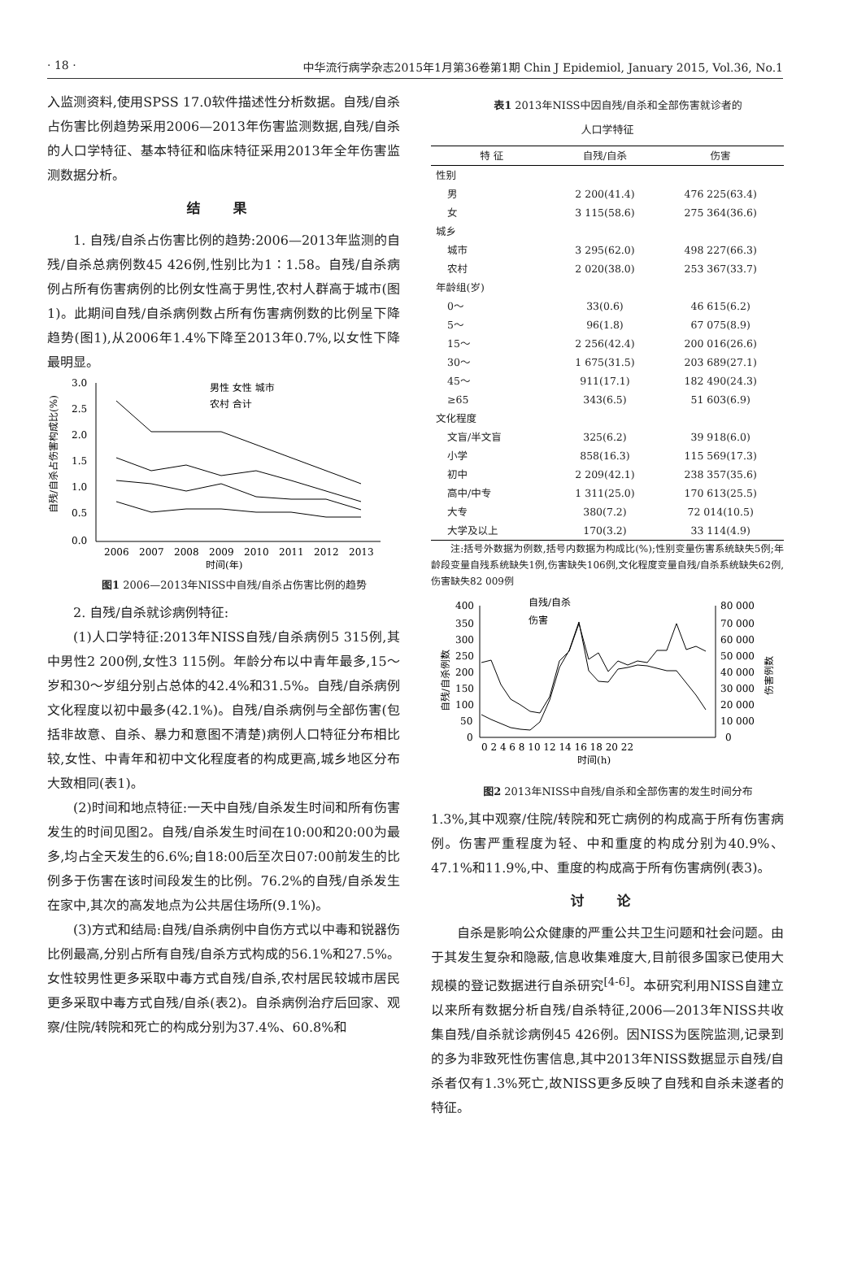· 18 · 中华流行病学杂志2015年1月第36卷第1期 Chin J Epidemiol, January 2015, Vol.36, No.1
入监测资料,使用SPSS 17.0软件描述性分析数据。自残/自杀占伤害比例趋势采用2006—2013年伤害监测数据,自残/自杀的人口学特征、基本特征和临床特征采用2013年全年伤害监测数据分析。
结 果
1. 自残/自杀占伤害比例的趋势:2006—2013年监测的自残/自杀总病例数45 426例,性别比为1∶1.58。自残/自杀病例占所有伤害病例的比例女性高于男性,农村人群高于城市(图1)。此期间自残/自杀病例数占所有伤害病例数的比例呈下降趋势(图1),从2006年1.4%下降至2013年0.7%,以女性下降最明显。
3.0
2.5
2.0
1.5
1.0
0.5
0.0
2006
2007
2008
2009
2010
2011
2012
2013
时间(年)
自残/自杀占伤害构成比(%)
男性 女性 城市
农村 合计
图1 2006—2013年NISS中自残/自杀占伤害比例的趋势
2. 自残/自杀就诊病例特征:
(1)人口学特征:2013年NISS自残/自杀病例5 315例,其中男性2 200例,女性3 115例。年龄分布以中青年最多,15～岁和30～岁组分别占总体的42.4%和31.5%。自残/自杀病例文化程度以初中最多(42.1%)。自残/自杀病例与全部伤害(包括非故意、自杀、暴力和意图不清楚)病例人口特征分布相比较,女性、中青年和初中文化程度者的构成更高,城乡地区分布大致相同(表1)。
(2)时间和地点特征:一天中自残/自杀发生时间和所有伤害发生的时间见图2。自残/自杀发生时间在10:00和20:00为最多,均占全天发生的6.6%;自18:00后至次日07:00前发生的比例多于伤害在该时间段发生的比例。76.2%的自残/自杀发生在家中,其次的高发地点为公共居住场所(9.1%)。
(3)方式和结局:自残/自杀病例中自伤方式以中毒和锐器伤比例最高,分别占所有自残/自杀方式构成的56.1%和27.5%。女性较男性更多采取中毒方式自残/自杀,农村居民较城市居民更多采取中毒方式自残/自杀(表2)。自杀病例治疗后回家、观察/住院/转院和死亡的构成分别为37.4%、60.8%和
表1 2013年NISS中因自残/自杀和全部伤害就诊者的
人口学特征
| 特 征 | 自残/自杀 | 伤害 |
| --- | --- | --- |
| 性别 | | |
| 男 | 2 200(41.4) | 476 225(63.4) |
| 女 | 3 115(58.6) | 275 364(36.6) |
| 城乡 | | |
| 城市 | 3 295(62.0) | 498 227(66.3) |
| 农村 | 2 020(38.0) | 253 367(33.7) |
| 年龄组(岁) | | |
| 0～ | 33(0.6) | 46 615(6.2) |
| 5～ | 96(1.8) | 67 075(8.9) |
| 15～ | 2 256(42.4) | 200 016(26.6) |
| 30～ | 1 675(31.5) | 203 689(27.1) |
| 45～ | 911(17.1) | 182 490(24.3) |
| ≥65 | 343(6.5) | 51 603(6.9) |
| 文化程度 | | |
| 文盲/半文盲 | 325(6.2) | 39 918(6.0) |
| 小学 | 858(16.3) | 115 569(17.3) |
| 初中 | 2 209(42.1) | 238 357(35.6) |
| 高中/中专 | 1 311(25.0) | 170 613(25.5) |
| 大专 | 380(7.2) | 72 014(10.5) |
| 大学及以上 | 170(3.2) | 33 114(4.9) |
注:括号外数据为例数,括号内数据为构成比(%);性别变量伤害系统缺失5例;年龄段变量自残系统缺失1例,伤害缺失106例,文化程度变量自残/自杀系统缺失62例,伤害缺失82 009例
400
350
300
250
200
150
100
50
0
80 000
70 000
60 000
50 000
40 000
30 000
20 000
10 000
0
0 2 4 6 8 10 12 14 16 18 20 22
时间(h)
自残/自杀例数
伤害例数
自残/自杀
伤害
图2 2013年NISS中自残/自杀和全部伤害的发生时间分布
1.3%,其中观察/住院/转院和死亡病例的构成高于所有伤害病例。伤害严重程度为轻、中和重度的构成分别为40.9%、47.1%和11.9%,中、重度的构成高于所有伤害病例(表3)。
讨 论
自杀是影响公众健康的严重公共卫生问题和社会问题。由于其发生复杂和隐蔽,信息收集难度大,目前很多国家已使用大规模的登记数据进行自杀研究<sup>[4-6]</sup>。本研究利用NISS自建立以来所有数据分析自残/自杀特征,2006—2013年NISS共收集自残/自杀就诊病例45 426例。因NISS为医院监测,记录到的多为非致死性伤害信息,其中2013年NISS数据显示自残/自杀者仅有1.3%死亡,故NISS更多反映了自残和自杀未遂者的特征。